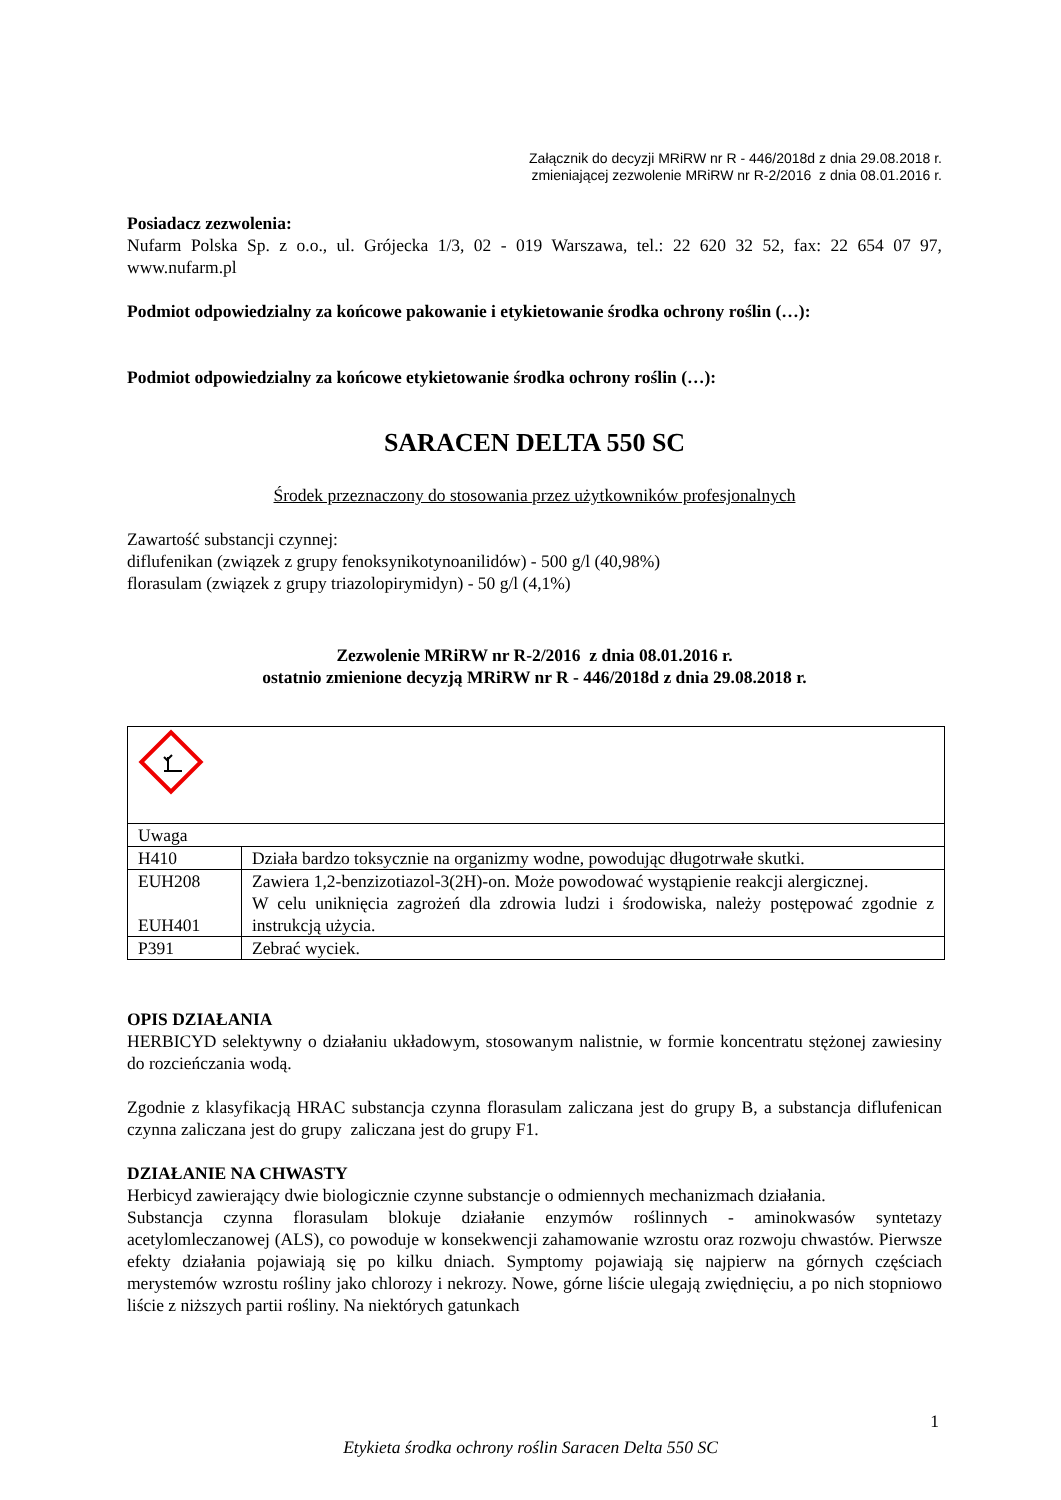Załącznik do decyzji MRiRW nr R - 446/2018d z dnia 29.08.2018 r.
zmieniającej zezwolenie MRiRW nr R-2/2016 z dnia 08.01.2016 r.
Posiadacz zezwolenia:
Nufarm Polska Sp. z o.o., ul. Grójecka 1/3, 02 - 019 Warszawa, tel.: 22 620 32 52, fax: 22 654 07 97, www.nufarm.pl
Podmiot odpowiedzialny za końcowe pakowanie i etykietowanie środka ochrony roślin (…):
Podmiot odpowiedzialny za końcowe etykietowanie środka ochrony roślin (…):
SARACEN DELTA 550 SC
Środek przeznaczony do stosowania przez użytkowników profesjonalnych
Zawartość substancji czynnej:
diflufenikan (związek z grupy fenoksynikotynoanilidów) - 500 g/l (40,98%)
florasulam (związek z grupy triazolopirymidyn) - 50 g/l (4,1%)
Zezwolenie MRiRW nr R-2/2016 z dnia 08.01.2016 r.
ostatnio zmienione decyzją MRiRW nr R - 446/2018d z dnia 29.08.2018 r.
| Uwaga | |
| H410 | Działa bardzo toksycznie na organizmy wodne, powodując długotrwałe skutki. |
| EUH208 EUH401 | Zawiera 1,2-benzizotiazol-3(2H)-on. Może powodować wystąpienie reakcji alergicznej. W celu uniknięcia zagrożeń dla zdrowia ludzi i środowiska, należy postępować zgodnie z instrukcją użycia. |
| P391 | Zebrać wyciek. |
OPIS DZIAŁANIA
HERBICYD selektywny o działaniu układowym, stosowanym nalistnie, w formie koncentratu stężonej zawiesiny do rozcieńczania wodą.
Zgodnie z klasyfikacją HRAC substancja czynna florasulam zaliczana jest do grupy B, a substancja diflufenican czynna zaliczana jest do grupy zaliczana jest do grupy F1.
DZIAŁANIE NA CHWASTY
Herbicyd zawierający dwie biologicznie czynne substancje o odmiennych mechanizmach działania.
Substancja czynna florasulam blokuje działanie enzymów roślinnych - aminokwasów syntetazy acetylomleczanowej (ALS), co powoduje w konsekwencji zahamowanie wzrostu oraz rozwoju chwastów. Pierwsze efekty działania pojawiają się po kilku dniach. Symptomy pojawiają się najpierw na górnych częściach merystemów wzrostu rośliny jako chlorozy i nekrozy. Nowe, górne liście ulegają zwiędnięciu, a po nich stopniowo liście z niższych partii rośliny. Na niektórych gatunkach
1
Etykieta środka ochrony roślin Saracen Delta 550 SC